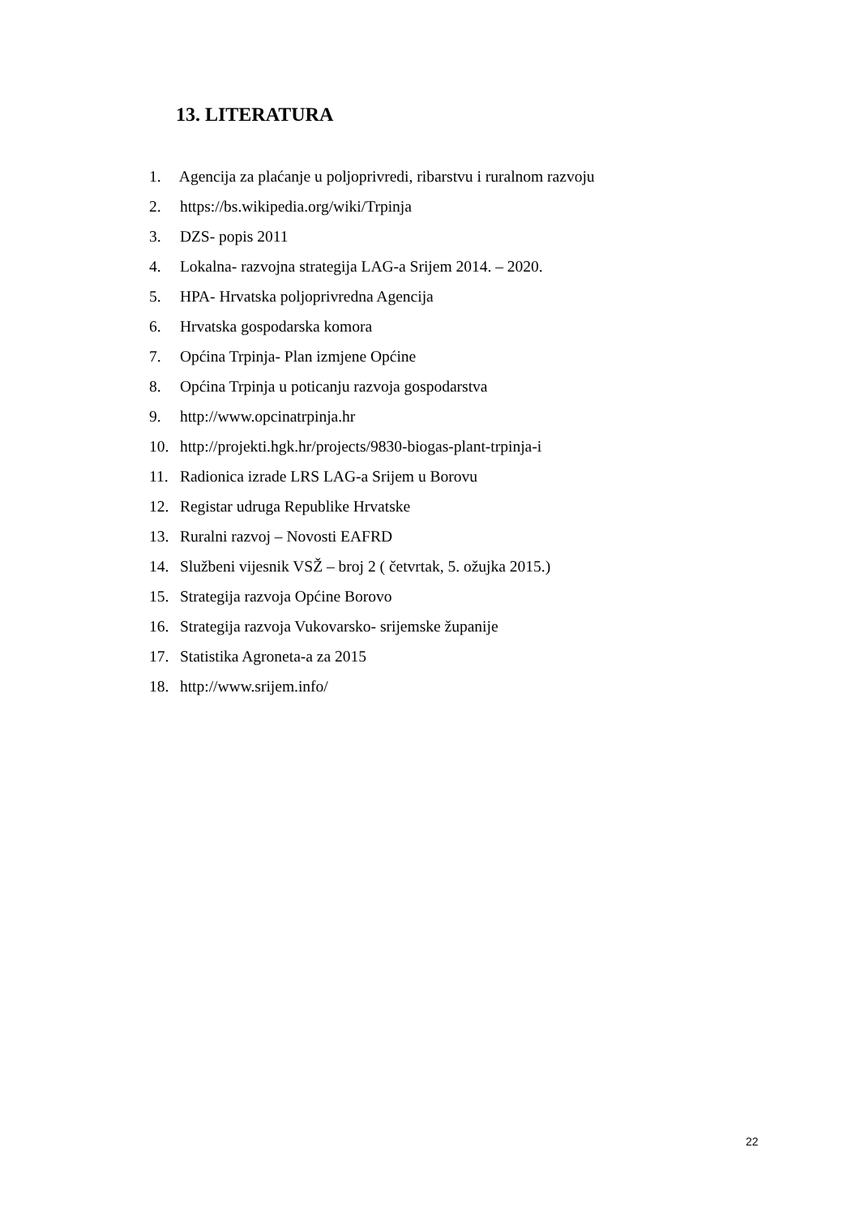13. LITERATURA
1. Agencija za plaćanje u poljoprivredi, ribarstvu i ruralnom razvoju
2. https://bs.wikipedia.org/wiki/Trpinja
3. DZS- popis 2011
4. Lokalna- razvojna strategija LAG-a Srijem 2014. – 2020.
5. HPA- Hrvatska poljoprivredna Agencija
6. Hrvatska gospodarska komora
7. Općina Trpinja- Plan izmjene Općine
8. Općina Trpinja u poticanju razvoja gospodarstva
9. http://www.opcinatrpinja.hr
10. http://projekti.hgk.hr/projects/9830-biogas-plant-trpinja-i
11. Radionica izrade LRS LAG-a Srijem u Borovu
12. Registar udruga Republike Hrvatske
13. Ruralni razvoj – Novosti EAFRD
14. Službeni vijesnik VSŽ – broj 2 ( četvrtak, 5. ožujka 2015.)
15. Strategija razvoja Općine Borovo
16. Strategija razvoja Vukovarsko- srijemske županije
17. Statistika Agroneta-a za 2015
18. http://www.srijem.info/
22